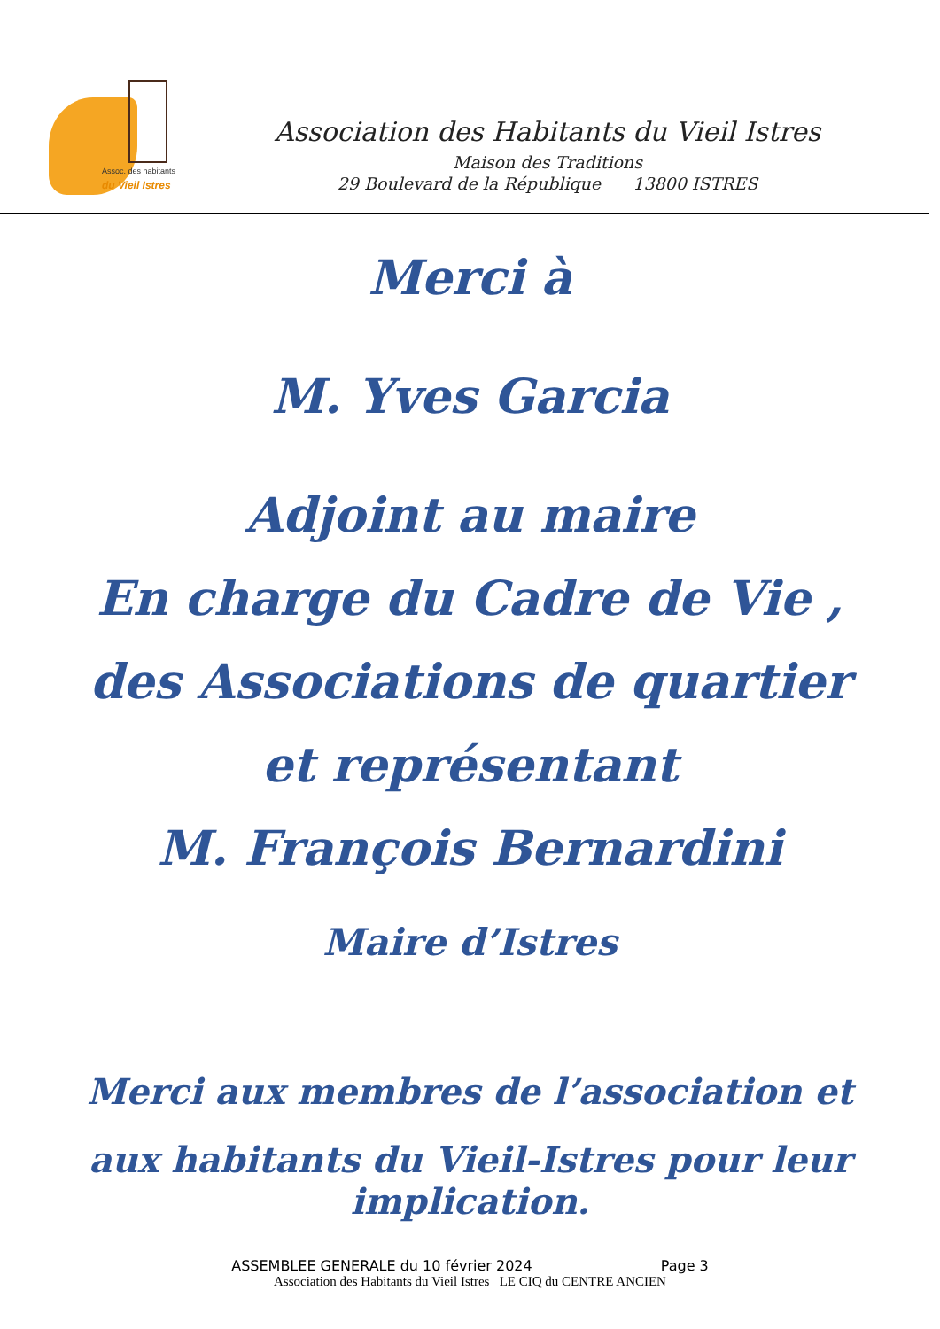Assoc. des habitants
du Vieil Istres
Association des Habitants du Vieil Istres
Maison des Traditions
29 Boulevard de la République 13800 ISTRES
Merci à
M. Yves Garcia
Adjoint au maire
En charge du Cadre de Vie ,
des Associations de quartier
et représentant
M. François Bernardini
Maire d’Istres
Merci aux membres de l’association et
aux habitants du Vieil-Istres pour leur implication.
ASSEMBLEE GENERALE du 10 février 2024 Page 3
Association des Habitants du Vieil Istres LE CIQ du CENTRE ANCIEN